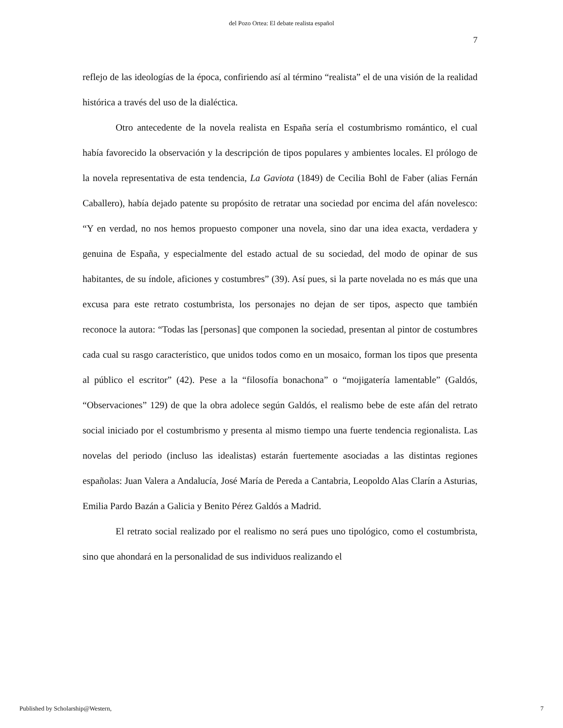del Pozo Ortea: El debate realista español
7
reflejo de las ideologías de la época, confiriendo así al término “realista” el de una visión de la realidad histórica a través del uso de la dialéctica.
Otro antecedente de la novela realista en España sería el costumbrismo romántico, el cual había favorecido la observación y la descripción de tipos populares y ambientes locales. El prólogo de la novela representativa de esta tendencia, La Gaviota (1849) de Cecilia Bohl de Faber (alias Fernán Caballero), había dejado patente su propósito de retratar una sociedad por encima del afán novelesco: “Y en verdad, no nos hemos propuesto componer una novela, sino dar una idea exacta, verdadera y genuina de España, y especialmente del estado actual de su sociedad, del modo de opinar de sus habitantes, de su índole, aficiones y costumbres” (39). Así pues, si la parte novelada no es más que una excusa para este retrato costumbrista, los personajes no dejan de ser tipos, aspecto que también reconoce la autora: “Todas las [personas] que componen la sociedad, presentan al pintor de costumbres cada cual su rasgo característico, que unidos todos como en un mosaico, forman los tipos que presenta al público el escritor” (42). Pese a la “filosofía bonachona” o “mojigatería lamentable” (Galdós, “Observaciones” 129) de que la obra adolece según Galdós, el realismo bebe de este afán del retrato social iniciado por el costumbrismo y presenta al mismo tiempo una fuerte tendencia regionalista. Las novelas del periodo (incluso las idealistas) estarán fuertemente asociadas a las distintas regiones españolas: Juan Valera a Andalucía, José María de Pereda a Cantabria, Leopoldo Alas Clarín a Asturias, Emilia Pardo Bazán a Galicia y Benito Pérez Galdós a Madrid.
El retrato social realizado por el realismo no será pues uno tipológico, como el costumbrista, sino que ahondará en la personalidad de sus individuos realizando el
Published by Scholarship@Western, 7